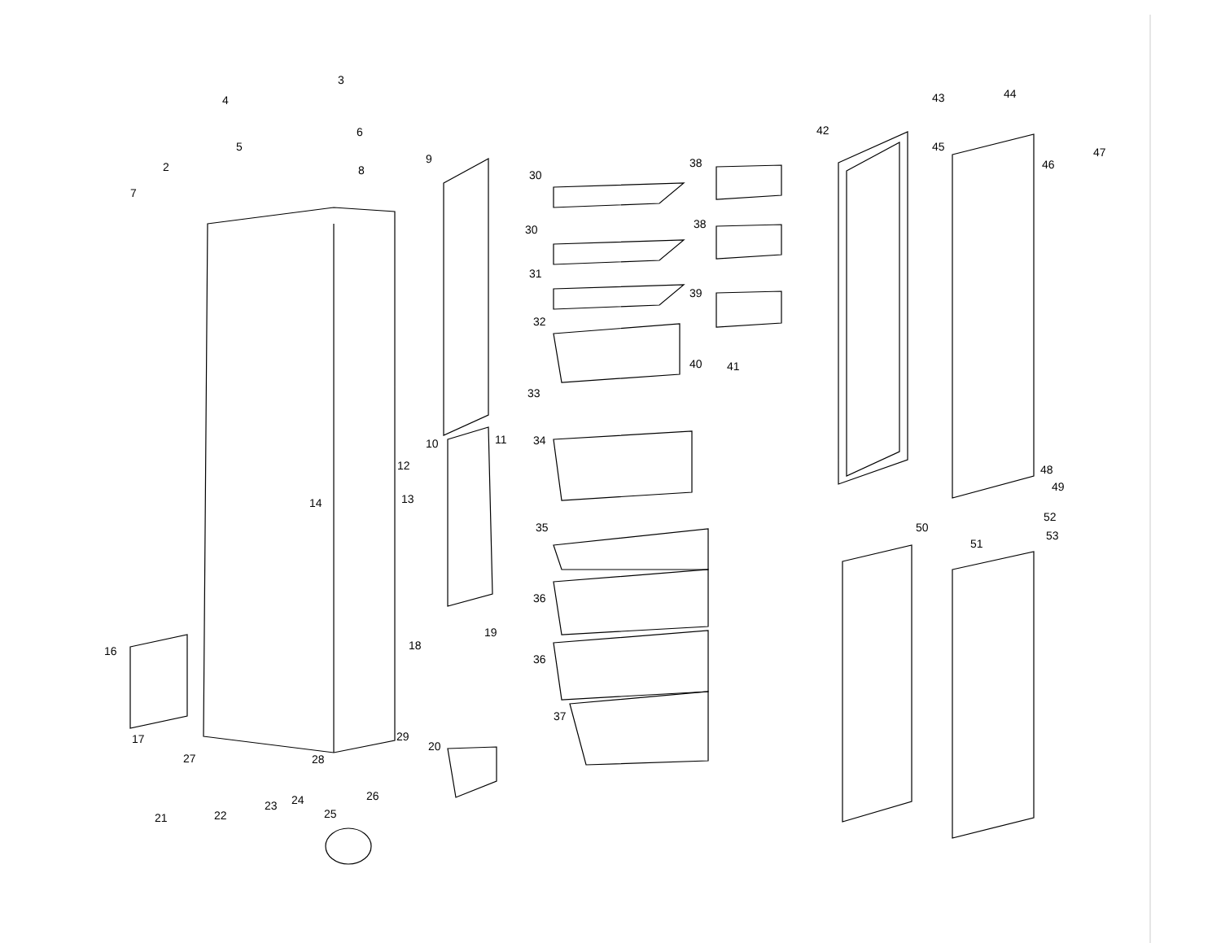3
4
5
6
8
2
7
9
30
30
31
32
33
34
35
36
36
37
38
38
39
40
41
42
43
44
45
46
47
48
49
50
51
52
53
10
11
12
13
14
16
17
18
19
20
21
22
23
24
25
26
27
28
29